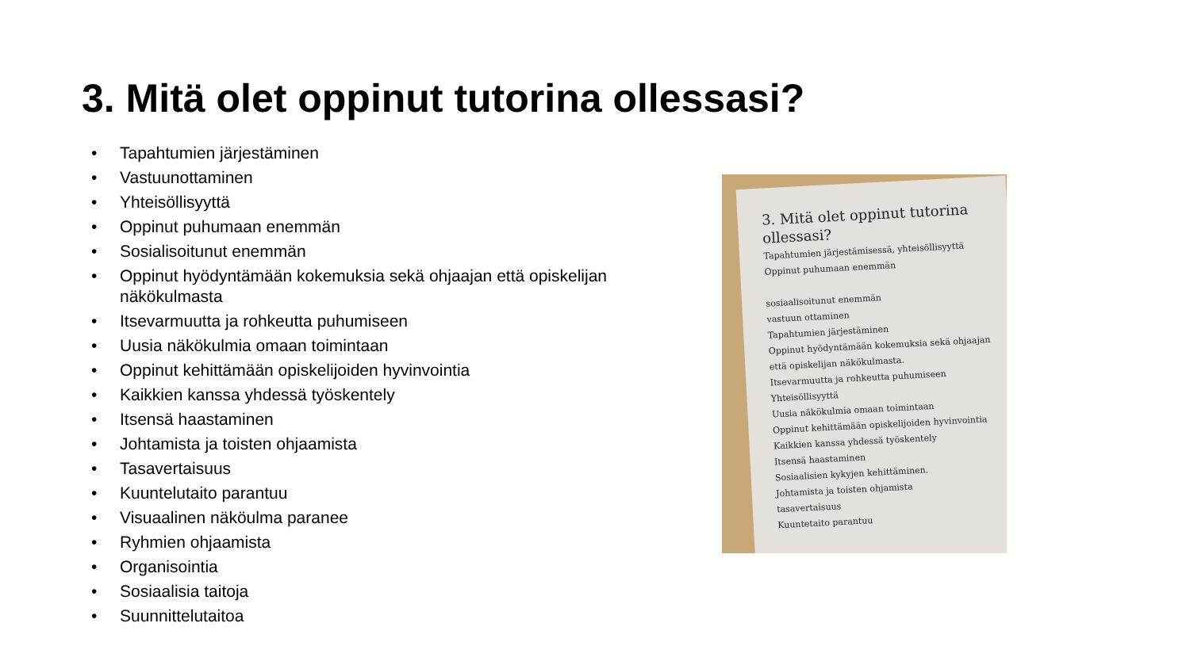3. Mitä olet oppinut tutorina ollessasi?
• Tapahtumien järjestäminen
• Vastuunottaminen
• Yhteisöllisyyttä
• Oppinut puhumaan enemmän
• Sosialisoitunut enemmän
• Oppinut hyödyntämään kokemuksia sekä ohjaajan että opiskelijan näkökulmasta
• Itsevarmuutta ja rohkeutta puhumiseen
• Uusia näkökulmia omaan toimintaan
• Oppinut kehittämään opiskelijoiden hyvinvointia
• Kaikkien kanssa yhdessä työskentely
• Itsensä haastaminen
• Johtamista ja toisten ohjaamista
• Tasavertaisuus
• Kuuntelutaito parantuu
• Visuaalinen näköulma paranee
• Ryhmien ohjaamista
• Organisointia
• Sosiaalisia taitoja
• Suunnittelutaitoa
3. Mitä olet oppinut tutorina ollessasi?
Tapahtumien järjestämisessä, yhteisöllisyyttä
Oppinut puhumaan enemmän
sosiaalisoitunut enemmän
vastuun ottaminen
Tapahtumien järjestäminen
Oppinut hyödyntämään kokemuksia sekä ohjaajan että opiskelijan näkökulmasta.
Itsevarmuutta ja rohkeutta puhumiseen
Yhteisöllisyyttä
Uusia näkökulmia omaan toimintaan
Oppinut kehittämään opiskelijoiden hyvinvointia
Kaikkien kanssa yhdessä työskentely
Itsensä haastaminen
Sosiaalisien kykyjen kehittäminen.
Johtamista ja toisten ohjamista
tasavertaisuus
Kuuntetaito parantuu